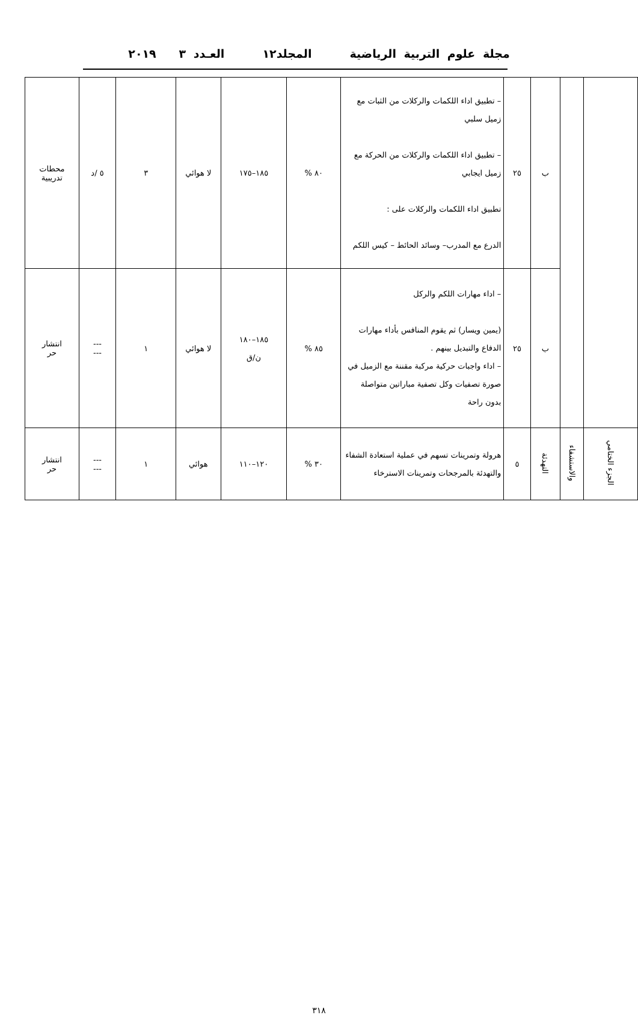مجلة علوم التربية الرياضية المجلد١٢ العـدد ٣ ٢٠١٩
| | | ب | ٢٥ | – تطبيق اداء اللكمات والركلات من الثبات مع زميل سلبي – تطبيق اداء اللكمات والركلات من الحركة مع زميل ايجابي تطبيق اداء اللكمات والركلات على : الدرع مع المدرب– وسائد الحائط – كيس اللكم | ٨٠ % | ١٨٥–١٧٥ | لا هوائي | ٣ | ٥ /د | محطات تدريبية |
| | | ب | ٢٥ | – اداء مهارات اللكم والركل (يمين ويسار) ثم يقوم المنافس بأداء مهارات الدفاع والتبديل بينهم . – اداء واجبات حركية مركبة مقننة مع الزميل في صورة تصفيات وكل تصفية مباراتين متواصلة بدون راحة | ٨٥ % | ١٨٥–١٨٠ ن/ق | لا هوائي | ١ | --- --- | انتشار حر |
| الجزء الختامي | والاستشفاء | التهدئة | ٥ | هرولة وتمرينات تسهم في عملية استعادة الشفاء والتهدئة بالمرجحات وتمرينات الاسترخاء | ٣٠ % | ١٢٠–١١٠ | هوائي | ١ | --- --- | انتشار حر |
٣١٨